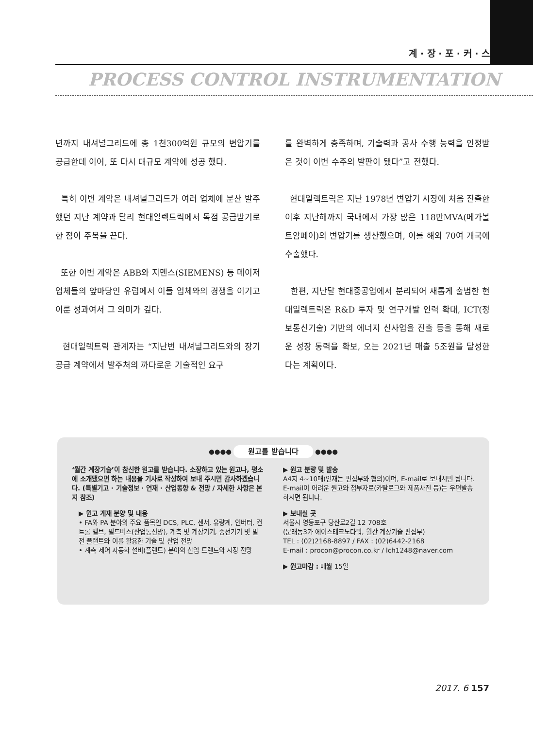계 · 장 · 포 · 커 · 스
PROCESS CONTROL INSTRUMENTATION
년까지 내셔널그리드에 총 1천300억원 규모의 변압기를 공급한데 이어, 또 다시 대규모 계약에 성공 했다.
특히 이번 계약은 내셔널그리드가 여러 업체에 분산 발주했던 지난 계약과 달리 현대일렉트릭에서 독점 공급받기로 한 점이 주목을 끈다.
또한 이번 계약은 ABB와 지멘스(SIEMENS) 등 메이저 업체들의 앞마당인 유럽에서 이들 업체와의 경쟁을 이기고 이룬 성과여서 그 의미가 깊다.
현대일렉트릭 관계자는 “지난번 내셔널그리드와의 장기 공급 계약에서 발주처의 까다로운 기술적인 요구
를 완벽하게 충족하며, 기술력과 공사 수행 능력을 인정받은 것이 이번 수주의 발판이 됐다”고 전했다.
현대일렉트릭은 지난 1978년 변압기 시장에 처음 진출한 이후 지난해까지 국내에서 가장 많은 118만MVA(메가볼트암페어)의 변압기를 생산했으며, 이를 해외 70여 개국에 수출했다.
한편, 지난달 현대중공업에서 분리되어 새롭게 출범한 현대일렉트릭은 R&D 투자 및 연구개발 인력 확대, ICT(정보통신기술) 기반의 에너지 신사업을 진출 등을 통해 새로운 성장 동력을 확보, 오는 2021년 매출 5조원을 달성한다는 계획이다.
●●●● 원고를 받습니다 ●●●●
‘월간 계장기술’이 참신한 원고를 받습니다. 소장하고 있는 원고나, 평소에 소개됐으면 하는 내용을 기사로 작성하여 보내 주시면 감사하겠습니다. (특별기고 · 기술정보 · 연재 · 산업동향 & 전망 / 자세한 사항은 본지 참조)
▶ 원고 게재 분양 및 내용
• FA와 PA 분야의 주요 품목인 DCS, PLC, 센서, 유량계, 인버터, 컨트롤 밸브, 필드버스(산업통신망), 계측 및 계장기기, 중전기기 및 발전 플랜트와 이를 활용한 기술 및 산업 전망
• 계측 제어 자동화 설비(플랜트) 분야의 산업 트렌드와 시장 전망
▶ 원고 분량 및 발송
A4지 4~10매(연재는 편집부와 협의)이며, E-mail로 보내시면 됩니다. E-mail이 어려운 원고와 첨부자료(카탈로그와 제품사진 등)는 우편발송하시면 됩니다.
▶ 보내실 곳
서울시 영등포구 당산로2길 12 708호
(문래동3가 에이스테크노타워, 월간 계장기술 편집부)
TEL : (02)2168-8897 / FAX : (02)6442-2168
E-mail : procon@procon.co.kr / lch1248@naver.com
▶ 원고마감 : 매월 15일
2017. 6 157